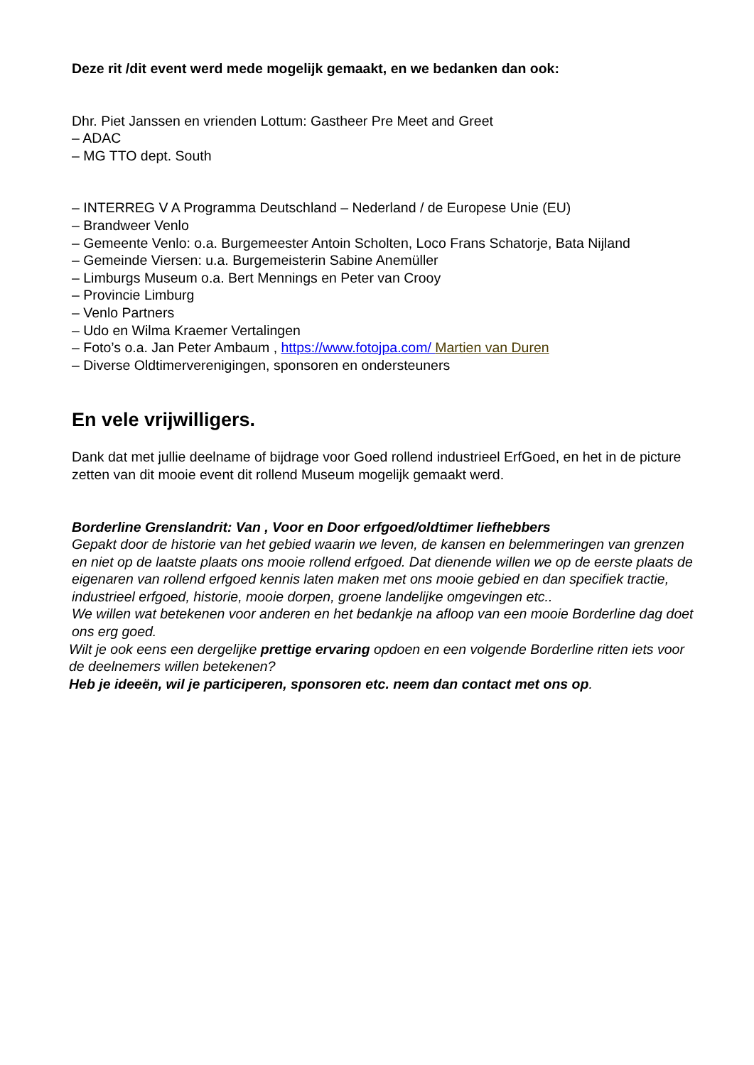Deze rit /dit event werd mede mogelijk gemaakt, en we bedanken dan ook:
Dhr. Piet Janssen en vrienden Lottum: Gastheer Pre Meet and Greet
– ADAC
– MG TTO dept. South
– INTERREG V A Programma Deutschland – Nederland / de Europese Unie (EU)
– Brandweer Venlo
– Gemeente Venlo: o.a. Burgemeester Antoin Scholten, Loco Frans Schatorje, Bata Nijland
– Gemeinde Viersen: u.a. Burgemeisterin Sabine Anemüller
– Limburgs Museum o.a. Bert Mennings en Peter van Crooy
– Provincie Limburg
– Venlo Partners
– Udo en Wilma Kraemer Vertalingen
– Foto’s o.a. Jan Peter Ambaum , https://www.fotojpa.com/ Martien van Duren
– Diverse Oldtimerverenigingen, sponsoren en ondersteuners
En vele vrijwilligers.
Dank dat met jullie deelname of bijdrage voor Goed rollend industrieel ErfGoed, en het in de picture zetten van dit mooie event dit rollend Museum mogelijk gemaakt werd.
Borderline Grenslandrit: Van , Voor en Door erfgoed/oldtimer liefhebbers
Gepakt door de historie van het gebied waarin we leven, de kansen en belemmeringen van grenzen en niet op de laatste plaats ons mooie rollend erfgoed. Dat dienende willen we op de eerste plaats de eigenaren van rollend erfgoed kennis laten maken met ons mooie gebied en dan specifiek tractie, industrieel erfgoed, historie, mooie dorpen, groene landelijke omgevingen etc..
We willen wat betekenen voor anderen en het bedankje na afloop van een mooie Borderline dag doet ons erg goed.
Wilt je ook eens een dergelijke prettige ervaring opdoen en een volgende Borderline ritten iets voor de deelnemers willen betekenen?
Heb je ideeën, wil je participeren, sponsoren etc. neem dan contact met ons op.